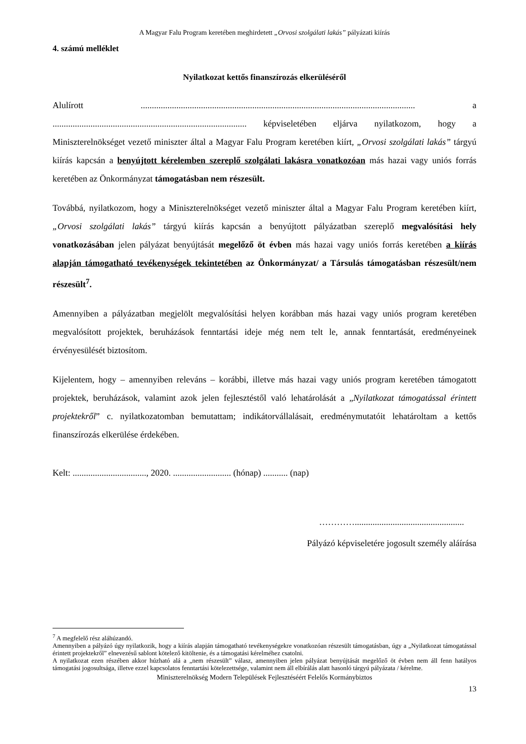A Magyar Falu Program keretében meghirdetett „Orvosi szolgálati lakás” pályázati kiírás
4. számú melléklet
Nyilatkozat kettős finanszírozás elkerüléséről
Alulírott ........................................................................................................................... a ....................................................................................... képviseletében eljárva nyilatkozom, hogy a Miniszterelnökséget vezető miniszter által a Magyar Falu Program keretében kiírt, „Orvosi szolgálati lakás” tárgyú kiírás kapcsán a benyújtott kérelemben szereplő szolgálati lakásra vonatkozóan más hazai vagy uniós forrás keretében az Önkormányzat támogatásban nem részesült.
Továbbá, nyilatkozom, hogy a Miniszterelnökséget vezető miniszter által a Magyar Falu Program keretében kiírt, „Orvosi szolgálati lakás” tárgyú kiírás kapcsán a benyújtott pályázatban szereplő megvalósítási hely vonatkozásában jelen pályázat benyújtását megelőző öt évben más hazai vagy uniós forrás keretében a kiírás alapján támogatható tevékenységek tekintetében az Önkormányzat/ a Társulás támogatásban részesült/nem részesült<sup>7</sup>.
Amennyiben a pályázatban megjelölt megvalósítási helyen korábban más hazai vagy uniós program keretében megvalósított projektek, beruházások fenntartási ideje még nem telt le, annak fenntartását, eredményeinek érvényesülését biztosítom.
Kijelentem, hogy – amennyiben releváns – korábbi, illetve más hazai vagy uniós program keretében támogatott projektek, beruházások, valamint azok jelen fejlesztéstől való lehatárolását a „Nyilatkozat támogatással érintett projektekről” c. nyilatkozatomban bemutattam; indikátorvállalásait, eredménymutatóit lehatároltam a kettős finanszírozás elkerülése érdekében.
Kelt: ................................., 2020. .......................... (hónap) ........... (nap)
………….................................................
Pályázó képviseletére jogosult személy aláírása
<sup>7</sup> A megfelelő rész aláhúzandó.
Amennyiben a pályázó úgy nyilatkozik, hogy a kiírás alapján támogatható tevékenységekre vonatkozóan részesült támogatásban, úgy a „Nyilatkozat támogatással érintett projektekről” elnevezésű sablont kötelező kitöltenie, és a támogatási kérelméhez csatolni.
A nyilatkozat ezen részében akkor húzható alá a „nem részesült” válasz, amennyiben jelen pályázat benyújtását megelőző öt évben nem áll fenn hatályos támogatási jogosultsága, illetve ezzel kapcsolatos fenntartási kötelezettsége, valamint nem áll elbírálás alatt hasonló tárgyú pályázata / kérelme.
Miniszterelnökség Modern Települések Fejlesztéséért Felelős Kormánybiztos
13